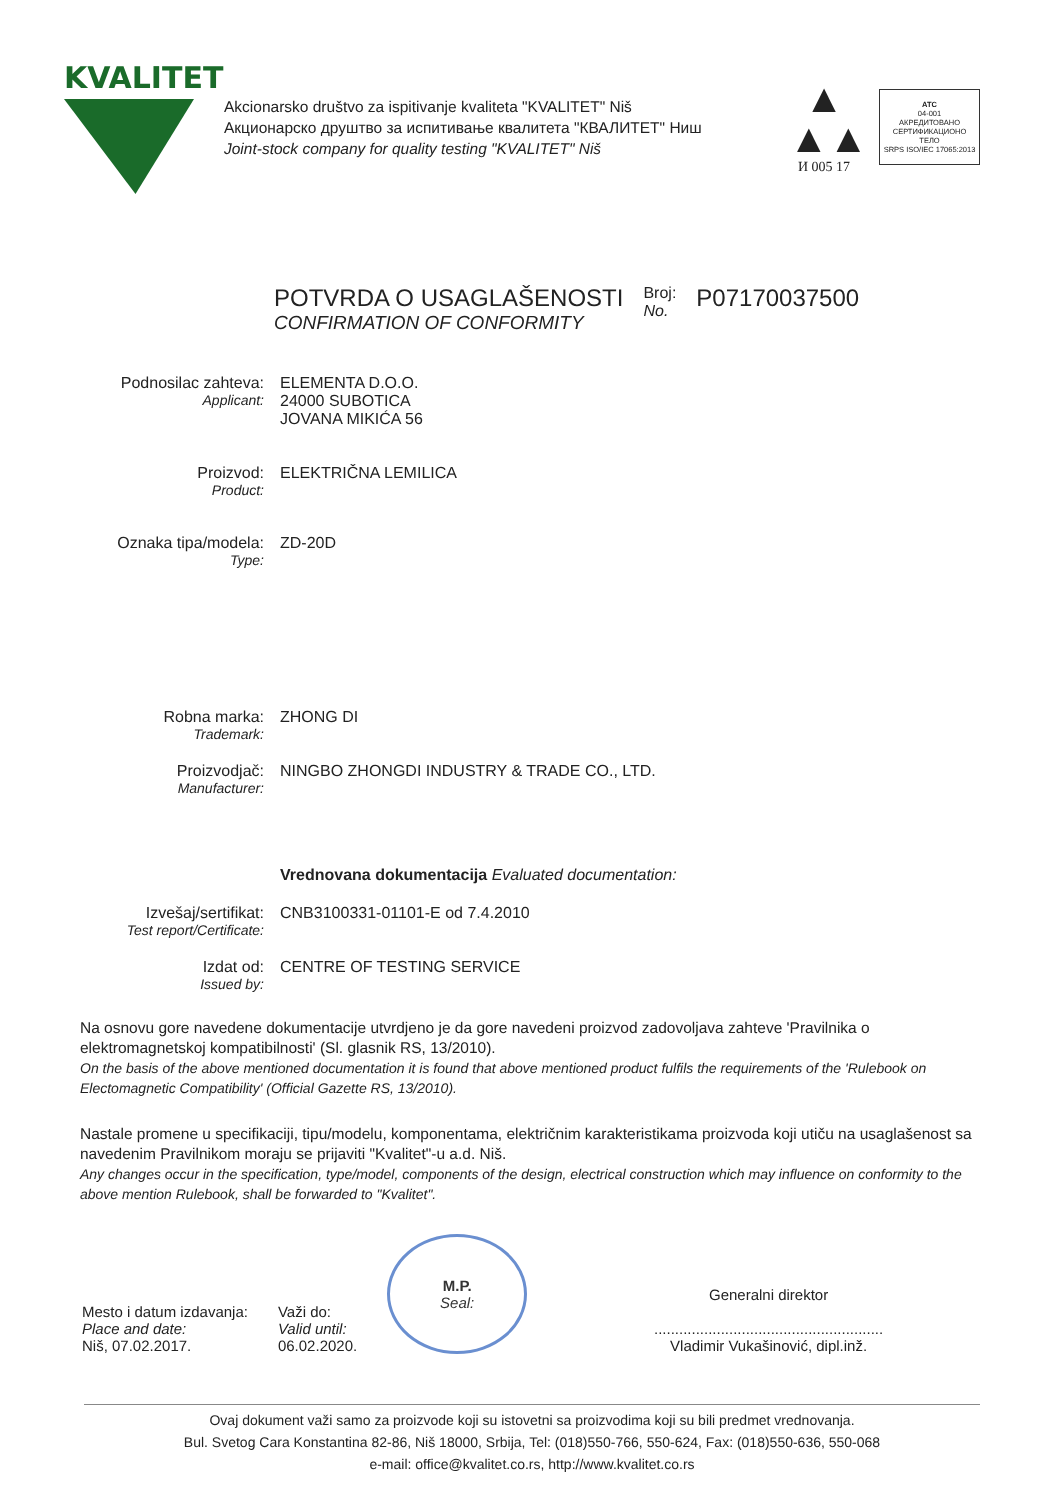KVALITET
Akcionarsko društvo za ispitivanje kvaliteta "KVALITET" Niš
Акционарско друштво за испитивање квалитета "КВАЛИТЕТ" Ниш
Joint-stock company for quality testing "KVALITET" Niš
▲
▲▲
И 005 17
ATC
04-001
АКРЕДИТОВАНО
СЕРТИФИКАЦИОНО
ТЕЛО
SRPS ISO/IEC 17065:2013
POTVRDA O USAGLAŠENOSTI
CONFIRMATION OF CONFORMITY
Broj:
No.
P07170037500
Podnosilac zahteva:
Applicant:
ELEMENTA D.O.O.
24000 SUBOTICA
JOVANA MIKIĆA 56
Proizvod:
Product:
ELEKTRIČNA LEMILICA
Oznaka tipa/modela:
Type:
ZD-20D
Robna marka:
Trademark:
ZHONG DI
Proizvodjač:
Manufacturer:
NINGBO ZHONGDI INDUSTRY & TRADE CO., LTD.
Vrednovana dokumentacija Evaluated documentation:
Izvešaj/sertifikat:
Test report/Certificate:
CNB3100331-01101-E od 7.4.2010
Izdat od:
Issued by:
CENTRE OF TESTING SERVICE
Na osnovu gore navedene dokumentacije utvrdjeno je da gore navedeni proizvod zadovoljava zahteve 'Pravilnika o elektromagnetskoj kompatibilnosti' (Sl. glasnik RS, 13/2010).
On the basis of the above mentioned documentation it is found that above mentioned product fulfils the requirements of the 'Rulebook on Electomagnetic Compatibility' (Official Gazette RS, 13/2010).
Nastale promene u specifikaciji, tipu/modelu, komponentama, električnim karakteristikama proizvoda koji utiču na usaglašenost sa navedenim Pravilnikom moraju se prijaviti "Kvalitet"-u a.d. Niš.
Any changes occur in the specification, type/model, components of the design, electrical construction which may influence on conformity to the above mention Rulebook, shall be forwarded to "Kvalitet".
Mesto i datum izdavanja:
Place and date:
Niš, 07.02.2017.
Važi do:
Valid until:
06.02.2020.
M.P.
Seal:
Generalni direktor
.......................................................
Vladimir Vukašinović, dipl.inž.
Ovaj dokument važi samo za proizvode koji su istovetni sa proizvodima koji su bili predmet vrednovanja.
Bul. Svetog Cara Konstantina 82-86, Niš 18000, Srbija, Tel: (018)550-766, 550-624, Fax: (018)550-636, 550-068
e-mail: office@kvalitet.co.rs, http://www.kvalitet.co.rs